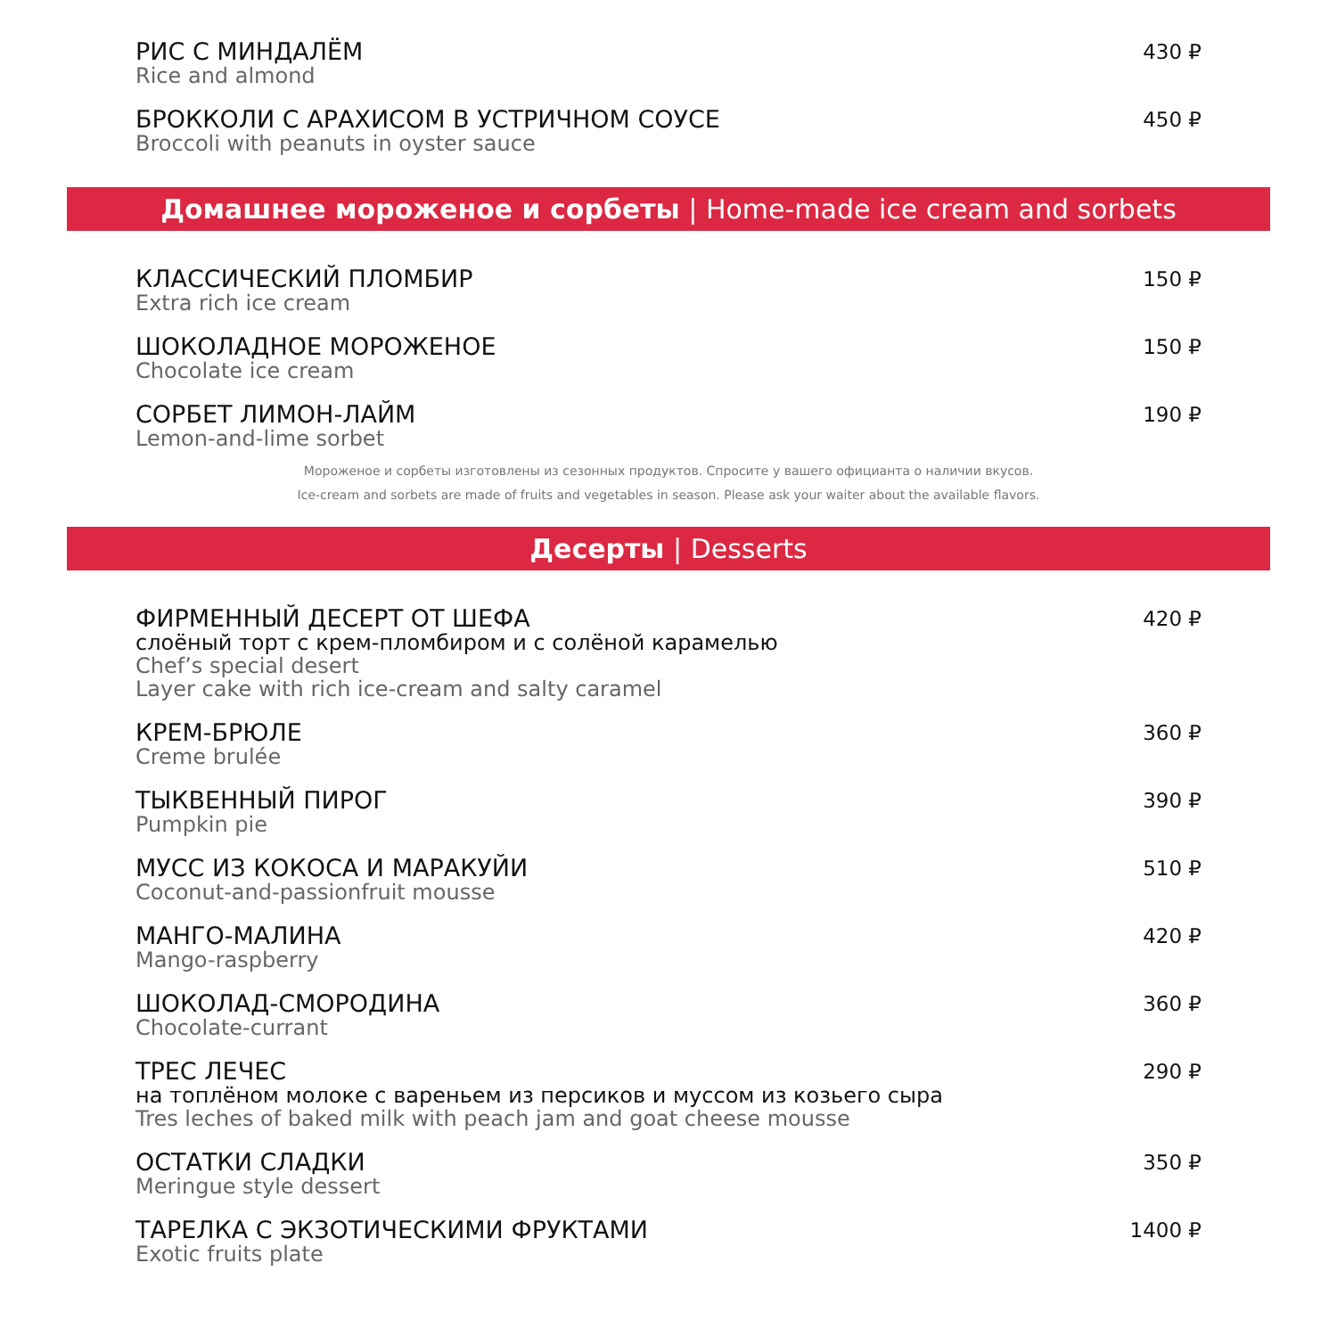РИС С МИНДАЛЁМ
Rice and almond
430 ₽
БРОККОЛИ С АРАХИСОМ В УСТРИЧНОМ СОУСЕ
Broccoli with peanuts in oyster sauce
450 ₽
Домашнее мороженое и сорбеты | Home-made ice cream and sorbets
КЛАССИЧЕСКИЙ ПЛОМБИР
Extra rich ice cream
150 ₽
ШОКОЛАДНОЕ МОРОЖЕНОЕ
Chocolate ice cream
150 ₽
СОРБЕТ ЛИМОН-ЛАЙМ
Lemon-and-lime sorbet
190 ₽
Мороженое и сорбеты изготовлены из сезонных продуктов. Спросите у вашего официанта о наличии вкусов.
Ice-cream and sorbets are made of fruits and vegetables in season. Please ask your waiter about the available flavors.
Десерты | Desserts
ФИРМЕННЫЙ ДЕСЕРТ ОТ ШЕФА
слоёный торт с крем-пломбиром и с солёной карамелью
Chef’s special desert
Layer cake with rich ice-cream and salty caramel
420 ₽
КРЕМ-БРЮЛЕ
Creme brulée
360 ₽
ТЫКВЕННЫЙ ПИРОГ
Pumpkin pie
390 ₽
МУСС ИЗ КОКОСА И МАРАКУЙИ
Coconut-and-passionfruit mousse
510 ₽
МАНГО-МАЛИНА
Mango-raspberry
420 ₽
ШОКОЛАД-СМОРОДИНА
Chocolate-currant
360 ₽
ТРЕС ЛЕЧЕС
на топлёном молоке с вареньем из персиков и муссом из козьего сыра
Tres leches of baked milk with peach jam and goat cheese mousse
290 ₽
ОСТАТКИ СЛАДКИ
Meringue style dessert
350 ₽
ТАРЕЛКА С ЭКЗОТИЧЕСКИМИ ФРУКТАМИ
Exotic fruits plate
1400 ₽